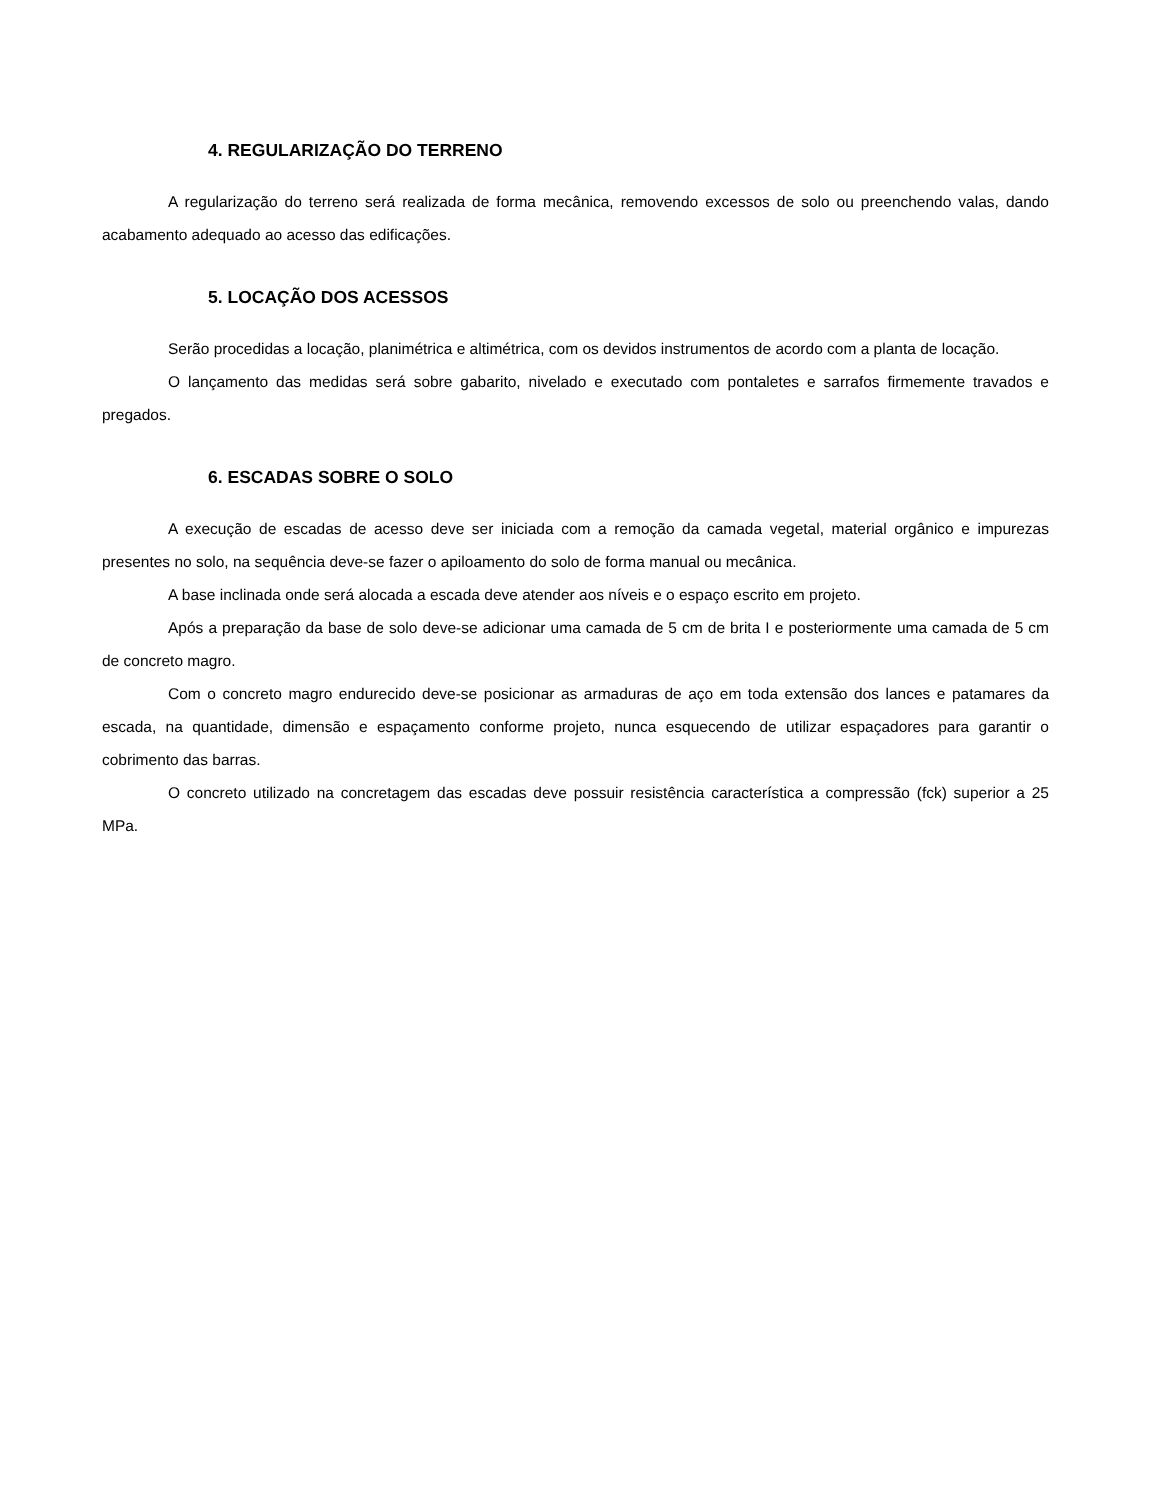4. REGULARIZAÇÃO DO TERRENO
A regularização do terreno será realizada de forma mecânica, removendo excessos de solo ou preenchendo valas, dando acabamento adequado ao acesso das edificações.
5. LOCAÇÃO DOS ACESSOS
Serão procedidas a locação, planimétrica e altimétrica, com os devidos instrumentos de acordo com a planta de locação.
O lançamento das medidas será sobre gabarito, nivelado e executado com pontaletes e sarrafos firmemente travados e pregados.
6. ESCADAS SOBRE O SOLO
A execução de escadas de acesso deve ser iniciada com a remoção da camada vegetal, material orgânico e impurezas presentes no solo, na sequência deve-se fazer o apiloamento do solo de forma manual ou mecânica.
A base inclinada onde será alocada a escada deve atender aos níveis e o espaço escrito em projeto.
Após a preparação da base de solo deve-se adicionar uma camada de 5 cm de brita I e posteriormente uma camada de 5 cm de concreto magro.
Com o concreto magro endurecido deve-se posicionar as armaduras de aço em toda extensão dos lances e patamares da escada, na quantidade, dimensão e espaçamento conforme projeto, nunca esquecendo de utilizar espaçadores para garantir o cobrimento das barras.
O concreto utilizado na concretagem das escadas deve possuir resistência característica a compressão (fck) superior a 25 MPa.